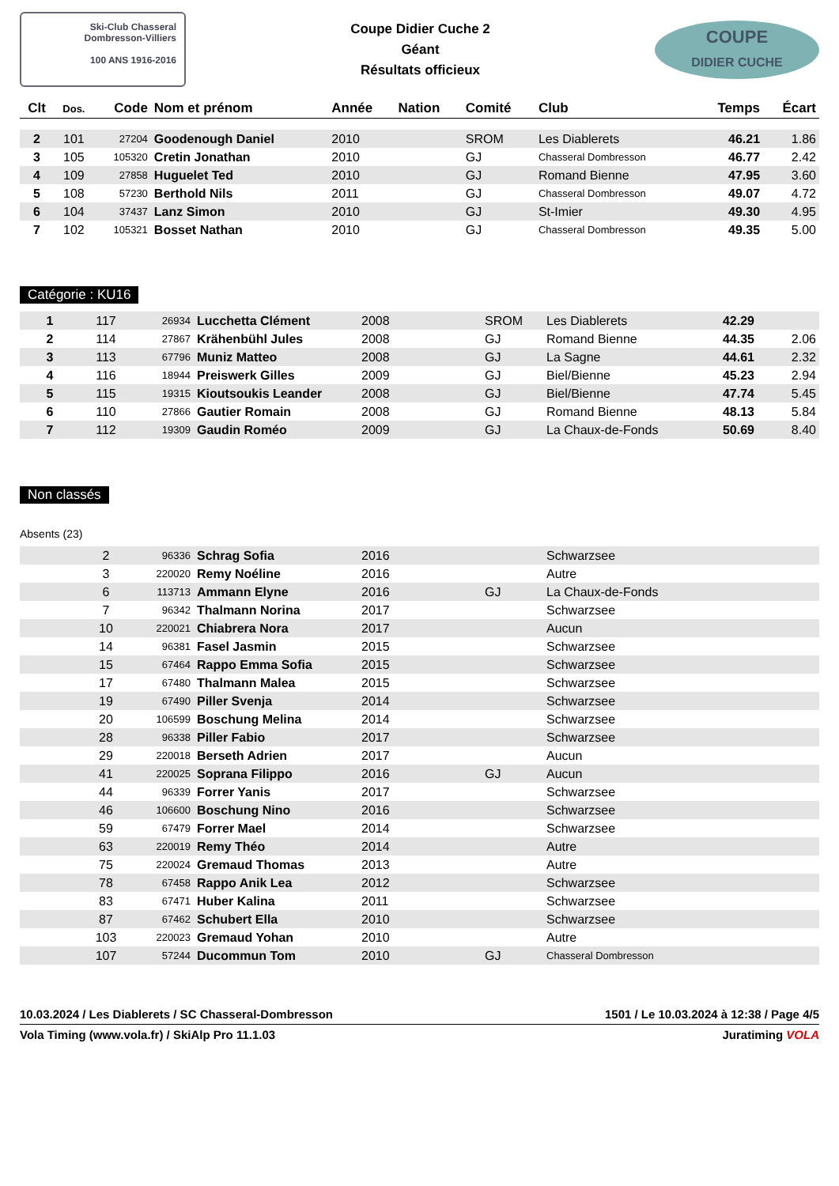Ski-Club Chasseral
Dombresson-Villiers
100 ANS 1916-2016
Coupe Didier Cuche 2
Géant
Résultats officieux
COUPE
DIDIER CUCHE
| Clt | Dos. | Code | Nom et prénom | Année | Nation | Comité | Club | Temps | Écart |
| --- | --- | --- | --- | --- | --- | --- | --- | --- | --- |
| 2 | 101 | 27204 | Goodenough Daniel | 2010 | | SROM | Les Diablerets | 46.21 | 1.86 |
| 3 | 105 | 105320 | Cretin Jonathan | 2010 | | GJ | Chasseral Dombresson | 46.77 | 2.42 |
| 4 | 109 | 27858 | Huguelet Ted | 2010 | | GJ | Romand Bienne | 47.95 | 3.60 |
| 5 | 108 | 57230 | Berthold Nils | 2011 | | GJ | Chasseral Dombresson | 49.07 | 4.72 |
| 6 | 104 | 37437 | Lanz Simon | 2010 | | GJ | St-Imier | 49.30 | 4.95 |
| 7 | 102 | 105321 | Bosset Nathan | 2010 | | GJ | Chasseral Dombresson | 49.35 | 5.00 |
Catégorie : KU16
| 1 | 117 | 26934 | Lucchetta Clément | 2008 | | SROM | Les Diablerets | 42.29 | |
| 2 | 114 | 27867 | Krähenbühl Jules | 2008 | | GJ | Romand Bienne | 44.35 | 2.06 |
| 3 | 113 | 67796 | Muniz Matteo | 2008 | | GJ | La Sagne | 44.61 | 2.32 |
| 4 | 116 | 18944 | Preiswerk Gilles | 2009 | | GJ | Biel/Bienne | 45.23 | 2.94 |
| 5 | 115 | 19315 | Kioutsoukis Leander | 2008 | | GJ | Biel/Bienne | 47.74 | 5.45 |
| 6 | 110 | 27866 | Gautier Romain | 2008 | | GJ | Romand Bienne | 48.13 | 5.84 |
| 7 | 112 | 19309 | Gaudin Roméo | 2009 | | GJ | La Chaux-de-Fonds | 50.69 | 8.40 |
Non classés
Absents (23)
| | 2 | 96336 | Schrag Sofia | 2016 | | | Schwarzsee |
| | 3 | 220020 | Remy Noéline | 2016 | | | Autre |
| | 6 | 113713 | Ammann Elyne | 2016 | | GJ | La Chaux-de-Fonds |
| | 7 | 96342 | Thalmann Norina | 2017 | | | Schwarzsee |
| | 10 | 220021 | Chiabrera Nora | 2017 | | | Aucun |
| | 14 | 96381 | Fasel Jasmin | 2015 | | | Schwarzsee |
| | 15 | 67464 | Rappo Emma Sofia | 2015 | | | Schwarzsee |
| | 17 | 67480 | Thalmann Malea | 2015 | | | Schwarzsee |
| | 19 | 67490 | Piller Svenja | 2014 | | | Schwarzsee |
| | 20 | 106599 | Boschung Melina | 2014 | | | Schwarzsee |
| | 28 | 96338 | Piller Fabio | 2017 | | | Schwarzsee |
| | 29 | 220018 | Berseth Adrien | 2017 | | | Aucun |
| | 41 | 220025 | Soprana Filippo | 2016 | | GJ | Aucun |
| | 44 | 96339 | Forrer Yanis | 2017 | | | Schwarzsee |
| | 46 | 106600 | Boschung Nino | 2016 | | | Schwarzsee |
| | 59 | 67479 | Forrer Mael | 2014 | | | Schwarzsee |
| | 63 | 220019 | Remy Théo | 2014 | | | Autre |
| | 75 | 220024 | Gremaud Thomas | 2013 | | | Autre |
| | 78 | 67458 | Rappo Anik Lea | 2012 | | | Schwarzsee |
| | 83 | 67471 | Huber Kalina | 2011 | | | Schwarzsee |
| | 87 | 67462 | Schubert Ella | 2010 | | | Schwarzsee |
| | 103 | 220023 | Gremaud Yohan | 2010 | | | Autre |
| | 107 | 57244 | Ducommun Tom | 2010 | | GJ | Chasseral Dombresson |
10.03.2024 / Les Diablerets / SC Chasseral-Dombresson 1501 / Le 10.03.2024 à 12:38 / Page 4/5
Vola Timing (www.vola.fr) / SkiAlp Pro 11.1.03 Juratiming VOLA